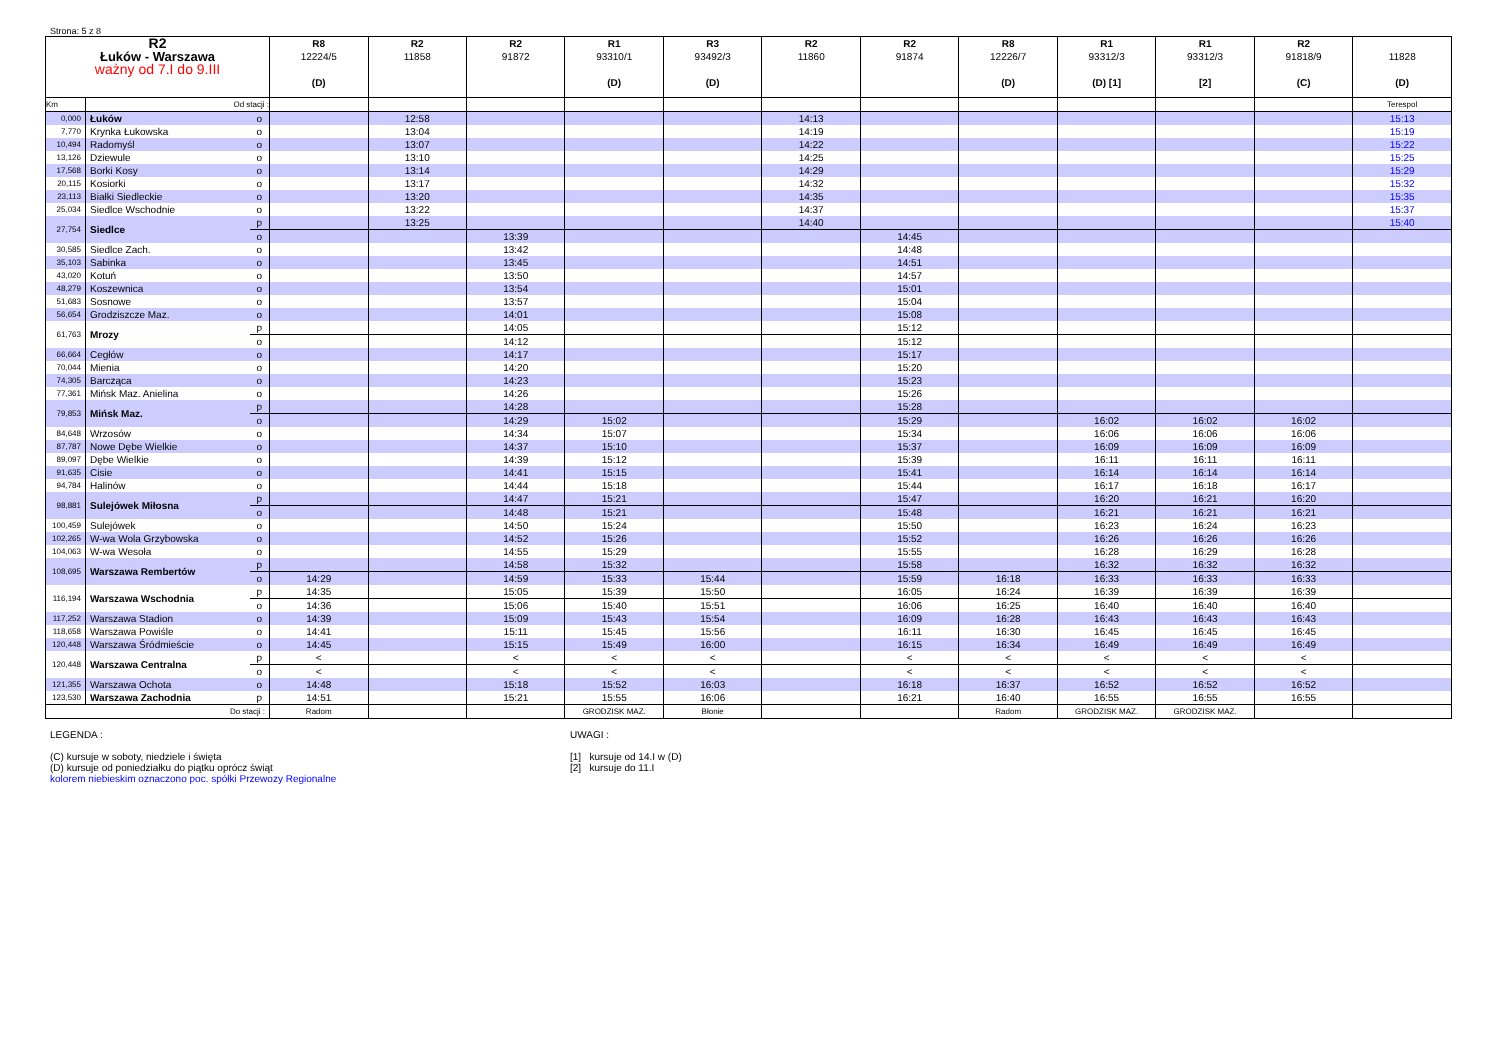Strona: 5 z 8
| R2 Łuków - Warszawa ważny od 7.I do 9.III | | | R8 12224/5 (D) | R2 11858 | R2 91872 | R1 93310/1 (D) | R3 93492/3 (D) | R2 11860 | R2 91874 | R8 12226/7 (D) | R1 93312/3 (D) [1] | R1 93312/3 [2] | R2 91818/9 (C) | 11828 (D) |
| --- | --- | --- | --- | --- | --- | --- | --- | --- | --- | --- | --- | --- | --- | --- |
| Km | Od stacji : | | | | | | | | | | | | | Terespol |
| 0,000 | Łuków | o | | 12:58 | | | | 14:13 | | | | | | 15:13 |
| 7,770 | Krynka Łukowska | o | | 13:04 | | | | 14:19 | | | | | | 15:19 |
| 10,494 | Radomyśl | o | | 13:07 | | | | 14:22 | | | | | | 15:22 |
| 13,126 | Dziewule | o | | 13:10 | | | | 14:25 | | | | | | 15:25 |
| 17,568 | Borki Kosy | o | | 13:14 | | | | 14:29 | | | | | | 15:29 |
| 20,115 | Kosiorki | o | | 13:17 | | | | 14:32 | | | | | | 15:32 |
| 23,113 | Białki Siedleckie | o | | 13:20 | | | | 14:35 | | | | | | 15:35 |
| 25,034 | Siedlce Wschodnie | o | | 13:22 | | | | 14:37 | | | | | | 15:37 |
| 27,754 | Siedlce | p | | 13:25 | | | | 14:40 | | | | | | 15:40 |
| | | o | | | 13:39 | | | | 14:45 | | | | | |
| 30,585 | Siedlce Zach. | o | | | 13:42 | | | | 14:48 | | | | | |
| 35,103 | Sabinka | o | | | 13:45 | | | | 14:51 | | | | | |
| 43,020 | Kotuń | o | | | 13:50 | | | | 14:57 | | | | | |
| 48,279 | Koszewnica | o | | | 13:54 | | | | 15:01 | | | | | |
| 51,683 | Sosnowe | o | | | 13:57 | | | | 15:04 | | | | | |
| 56,654 | Grodziszcze Maz. | o | | | 14:01 | | | | 15:08 | | | | | |
| 61,763 | Mrozy | p | | | 14:05 | | | | 15:12 | | | | | |
| | | o | | | 14:12 | | | | 15:12 | | | | | |
| 66,664 | Cegłów | o | | | 14:17 | | | | 15:17 | | | | | |
| 70,044 | Mienia | o | | | 14:20 | | | | 15:20 | | | | | |
| 74,305 | Barcząca | o | | | 14:23 | | | | 15:23 | | | | | |
| 77,361 | Mińsk Maz. Anielina | o | | | 14:26 | | | | 15:26 | | | | | |
| 79,853 | Mińsk Maz. | p | | | 14:28 | | | | 15:28 | | | | | |
| | | o | | | 14:29 | 15:02 | | | 15:29 | | 16:02 | 16:02 | 16:02 | |
| 84,648 | Wrzosów | o | | | 14:34 | 15:07 | | | 15:34 | | 16:06 | 16:06 | 16:06 | |
| 87,787 | Nowe Dębe Wielkie | o | | | 14:37 | 15:10 | | | 15:37 | | 16:09 | 16:09 | 16:09 | |
| 89,097 | Dębe Wielkie | o | | | 14:39 | 15:12 | | | 15:39 | | 16:11 | 16:11 | 16:11 | |
| 91,635 | Cisie | o | | | 14:41 | 15:15 | | | 15:41 | | 16:14 | 16:14 | 16:14 | |
| 94,784 | Halinów | o | | | 14:44 | 15:18 | | | 15:44 | | 16:17 | 16:18 | 16:17 | |
| 98,881 | Sulejówek Miłosna | p | | | 14:47 | 15:21 | | | 15:47 | | 16:20 | 16:21 | 16:20 | |
| | | o | | | 14:48 | 15:21 | | | 15:48 | | 16:21 | 16:21 | 16:21 | |
| 100,459 | Sulejówek | o | | | 14:50 | 15:24 | | | 15:50 | | 16:23 | 16:24 | 16:23 | |
| 102,265 | W-wa Wola Grzybowska | o | | | 14:52 | 15:26 | | | 15:52 | | 16:26 | 16:26 | 16:26 | |
| 104,063 | W-wa Wesoła | o | | | 14:55 | 15:29 | | | 15:55 | | 16:28 | 16:29 | 16:28 | |
| 108,695 | Warszawa Rembertów | p | | | 14:58 | 15:32 | | | 15:58 | | 16:32 | 16:32 | 16:32 | |
| | | o | 14:29 | | 14:59 | 15:33 | 15:44 | | 15:59 | 16:18 | 16:33 | 16:33 | 16:33 | |
| 116,194 | Warszawa Wschodnia | p | 14:35 | | 15:05 | 15:39 | 15:50 | | 16:05 | 16:24 | 16:39 | 16:39 | 16:39 | |
| | | o | 14:36 | | 15:06 | 15:40 | 15:51 | | 16:06 | 16:25 | 16:40 | 16:40 | 16:40 | |
| 117,252 | Warszawa Stadion | o | 14:39 | | 15:09 | 15:43 | 15:54 | | 16:09 | 16:28 | 16:43 | 16:43 | 16:43 | |
| 118,658 | Warszawa Powiśle | o | 14:41 | | 15:11 | 15:45 | 15:56 | | 16:11 | 16:30 | 16:45 | 16:45 | 16:45 | |
| 120,448 | Warszawa Śródmieście | o | 14:45 | | 15:15 | 15:49 | 16:00 | | 16:15 | 16:34 | 16:49 | 16:49 | 16:49 | |
| 120,448 | Warszawa Centralna | p | < | | < | < | < | | < | < | < | < | < | |
| | | o | < | | < | < | < | | < | < | < | < | < | |
| 121,355 | Warszawa Ochota | o | 14:48 | | 15:18 | 15:52 | 16:03 | | 16:18 | 16:37 | 16:52 | 16:52 | 16:52 | |
| 123,530 | Warszawa Zachodnia | p | 14:51 | | 15:21 | 15:55 | 16:06 | | 16:21 | 16:40 | 16:55 | 16:55 | 16:55 | |
| Do stacji : | | | Radom | | | GRODZISK MAZ. | Błonie | | | Radom | GRODZISK MAZ. | GRODZISK MAZ. | | |
LEGENDA :
(C) kursuje w soboty, niedziele i święta
(D) kursuje od poniedziałku do piątku oprócz świąt
kolorem niebieskim oznaczono poc. spółki Przewozy Regionalne
UWAGI :
[1] kursuje od 14.I w (D)
[2] kursuje do 11.I